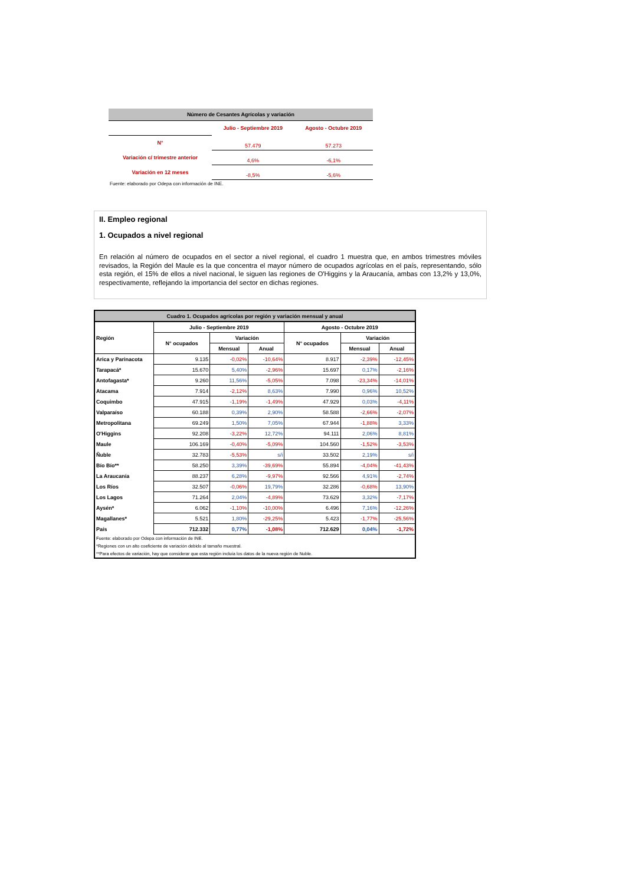| Número de Cesantes Agrícolas y variación | | |
| --- | --- | --- |
| | Julio - Septiembre 2019 | Agosto - Octubre 2019 |
| N° | 57.479 | 57.273 |
| Variación c/ trimestre anterior | 4,6% | -6,1% |
| Variación en 12 meses | -8,5% | -5,6% |
| Fuente: elaborado por Odepa con información de INE. | | |
II. Empleo regional
1. Ocupados a nivel regional
En relación al número de ocupados en el sector a nivel regional, el cuadro 1 muestra que, en ambos trimestres móviles revisados, la Región del Maule es la que concentra el mayor número de ocupados agrícolas en el país, representando, sólo esta región, el 15% de ellos a nivel nacional, le siguen las regiones de O'Higgins y la Araucanía, ambas con 13,2% y 13,0%, respectivamente, reflejando la importancia del sector en dichas regiones.
| Cuadro 1. Ocupados agrícolas por región y variación mensual y anual | | | | | | |
| --- | --- | --- | --- | --- | --- | --- |
| Región | Julio - Septiembre 2019 | | | Agosto - Octubre 2019 | | |
| | N° ocupados | Variación | | N° ocupados | Variación | |
| | | Mensual | Anual | | Mensual | Anual |
| Arica y Parinacota | 9.135 | -0,02% | -10,64% | 8.917 | -2,39% | -12,45% |
| Tarapacá* | 15.670 | 5,40% | -2,96% | 15.697 | 0,17% | -2,16% |
| Antofagasta* | 9.260 | 11,56% | -5,05% | 7.098 | -23,34% | -14,01% |
| Atacama | 7.914 | -2,12% | 8,63% | 7.990 | 0,96% | 10,52% |
| Coquimbo | 47.915 | -1,19% | -1,49% | 47.929 | 0,03% | -4,11% |
| Valparaíso | 60.188 | 0,39% | 2,90% | 58.588 | -2,66% | -2,07% |
| Metropolitana | 69.249 | 1,50% | 7,05% | 67.944 | -1,88% | 3,33% |
| O'Higgins | 92.208 | -3,22% | 12,72% | 94.111 | 2,06% | 8,81% |
| Maule | 106.169 | -0,40% | -5,09% | 104.560 | -1,52% | -3,53% |
| Ñuble | 32.783 | -5,53% | s/i | 33.502 | 2,19% | s/i |
| Bío Bío** | 58.250 | 3,39% | -39,69% | 55.894 | -4,04% | -41,43% |
| La Araucanía | 88.237 | 6,28% | -9,97% | 92.566 | 4,91% | -2,74% |
| Los Ríos | 32.507 | -0,06% | 19,79% | 32.286 | -0,68% | 13,90% |
| Los Lagos | 71.264 | 2,04% | -4,89% | 73.629 | 3,32% | -7,17% |
| Aysén* | 6.062 | -1,10% | -10,00% | 6.496 | 7,16% | -12,26% |
| Magallanes* | 5.521 | 1,80% | -29,25% | 5.423 | -1,77% | -25,56% |
| País | 712.332 | 0,77% | -1,08% | 712.629 | 0,04% | -1,72% |
| Fuente: elaborado por Odepa con información de INE. | | | | | | |
| *Regiones con un alto coeficiente de variación debido al tamaño muestral. | | | | | | |
| **Para efectos de variación, hay que considerar que esta región incluía los datos de la nueva región de Nuble. | | | | | | |